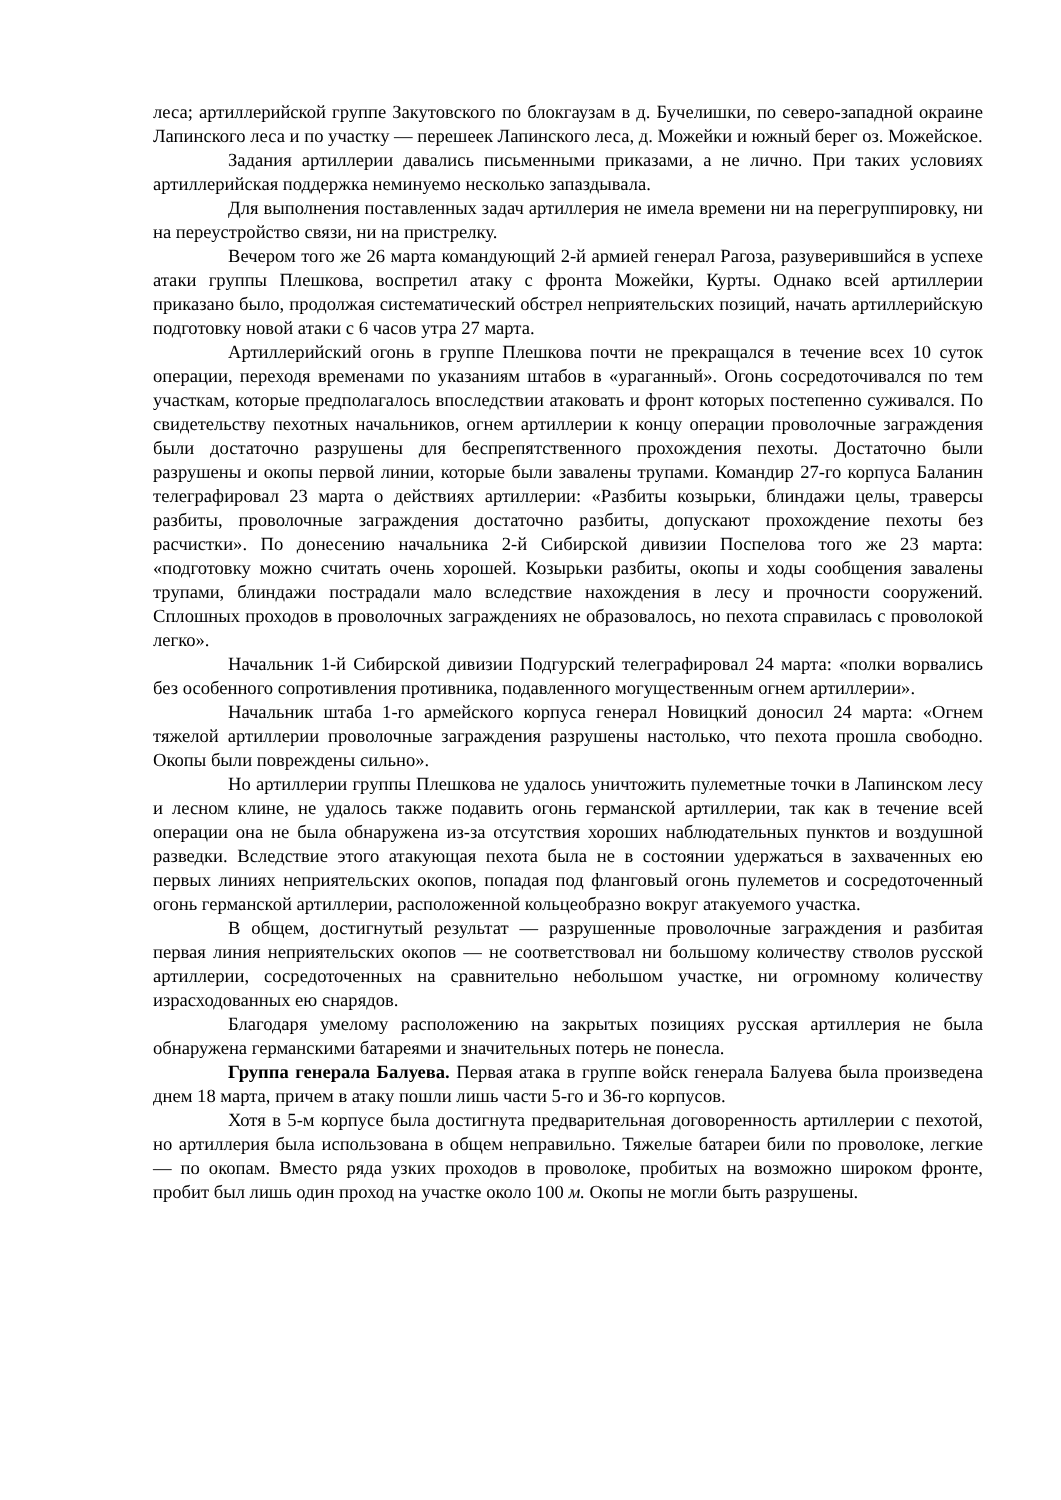леса; артиллерийской группе Закутовского по блокгаузам в д. Бучелишки, по северо-западной окраине Лапинского леса и по участку — перешеек Лапинского леса, д. Можейки и южный берег оз. Можейское.
Задания артиллерии давались письменными приказами, а не лично. При таких условиях артиллерийская поддержка неминуемо несколько запаздывала.
Для выполнения поставленных задач артиллерия не имела времени ни на перегруппировку, ни на переустройство связи, ни на пристрелку.
Вечером того же 26 марта командующий 2-й армией генерал Рагоза, разуверившийся в успехе атаки группы Плешкова, воспретил атаку с фронта Можейки, Курты. Однако всей артиллерии приказано было, продолжая систематический обстрел неприятельских позиций, начать артиллерийскую подготовку новой атаки с 6 часов утра 27 марта.
Артиллерийский огонь в группе Плешкова почти не прекращался в течение всех 10 суток операции, переходя временами по указаниям штабов в «ураганный». Огонь сосредоточивался по тем участкам, которые предполагалось впоследствии атаковать и фронт которых постепенно суживался. По свидетельству пехотных начальников, огнем артиллерии к концу операции проволочные заграждения были достаточно разрушены для беспрепятственного прохождения пехоты. Достаточно были разрушены и окопы первой линии, которые были завалены трупами. Командир 27-го корпуса Баланин телеграфировал 23 марта о действиях артиллерии: «Разбиты козырьки, блиндажи целы, траверсы разбиты, проволочные заграждения достаточно разбиты, допускают прохождение пехоты без расчистки». По донесению начальника 2-й Сибирской дивизии Поспелова того же 23 марта: «подготовку можно считать очень хорошей. Козырьки разбиты, окопы и ходы сообщения завалены трупами, блиндажи пострадали мало вследствие нахождения в лесу и прочности сооружений. Сплошных проходов в проволочных заграждениях не образовалось, но пехота справилась с проволокой легко».
Начальник 1-й Сибирской дивизии Подгурский телеграфировал 24 марта: «полки ворвались без особенного сопротивления противника, подавленного могущественным огнем артиллерии».
Начальник штаба 1-го армейского корпуса генерал Новицкий доносил 24 марта: «Огнем тяжелой артиллерии проволочные заграждения разрушены настолько, что пехота прошла свободно. Окопы были повреждены сильно».
Но артиллерии группы Плешкова не удалось уничтожить пулеметные точки в Лапинском лесу и лесном клине, не удалось также подавить огонь германской артиллерии, так как в течение всей операции она не была обнаружена из-за отсутствия хороших наблюдательных пунктов и воздушной разведки. Вследствие этого атакующая пехота была не в состоянии удержаться в захваченных ею первых линиях неприятельских окопов, попадая под фланговый огонь пулеметов и сосредоточенный огонь германской артиллерии, расположенной кольцеобразно вокруг атакуемого участка.
В общем, достигнутый результат — разрушенные проволочные заграждения и разбитая первая линия неприятельских окопов — не соответствовал ни большому количеству стволов русской артиллерии, сосредоточенных на сравнительно небольшом участке, ни огромному количеству израсходованных ею снарядов.
Благодаря умелому расположению на закрытых позициях русская артиллерия не была обнаружена германскими батареями и значительных потерь не понесла.
Группа генерала Балуева. Первая атака в группе войск генерала Балуева была произведена днем 18 марта, причем в атаку пошли лишь части 5-го и 36-го корпусов.
Хотя в 5-м корпусе была достигнута предварительная договоренность артиллерии с пехотой, но артиллерия была использована в общем неправильно. Тяжелые батареи били по проволоке, легкие — по окопам. Вместо ряда узких проходов в проволоке, пробитых на возможно широком фронте, пробит был лишь один проход на участке около 100 м. Окопы не могли быть разрушены.